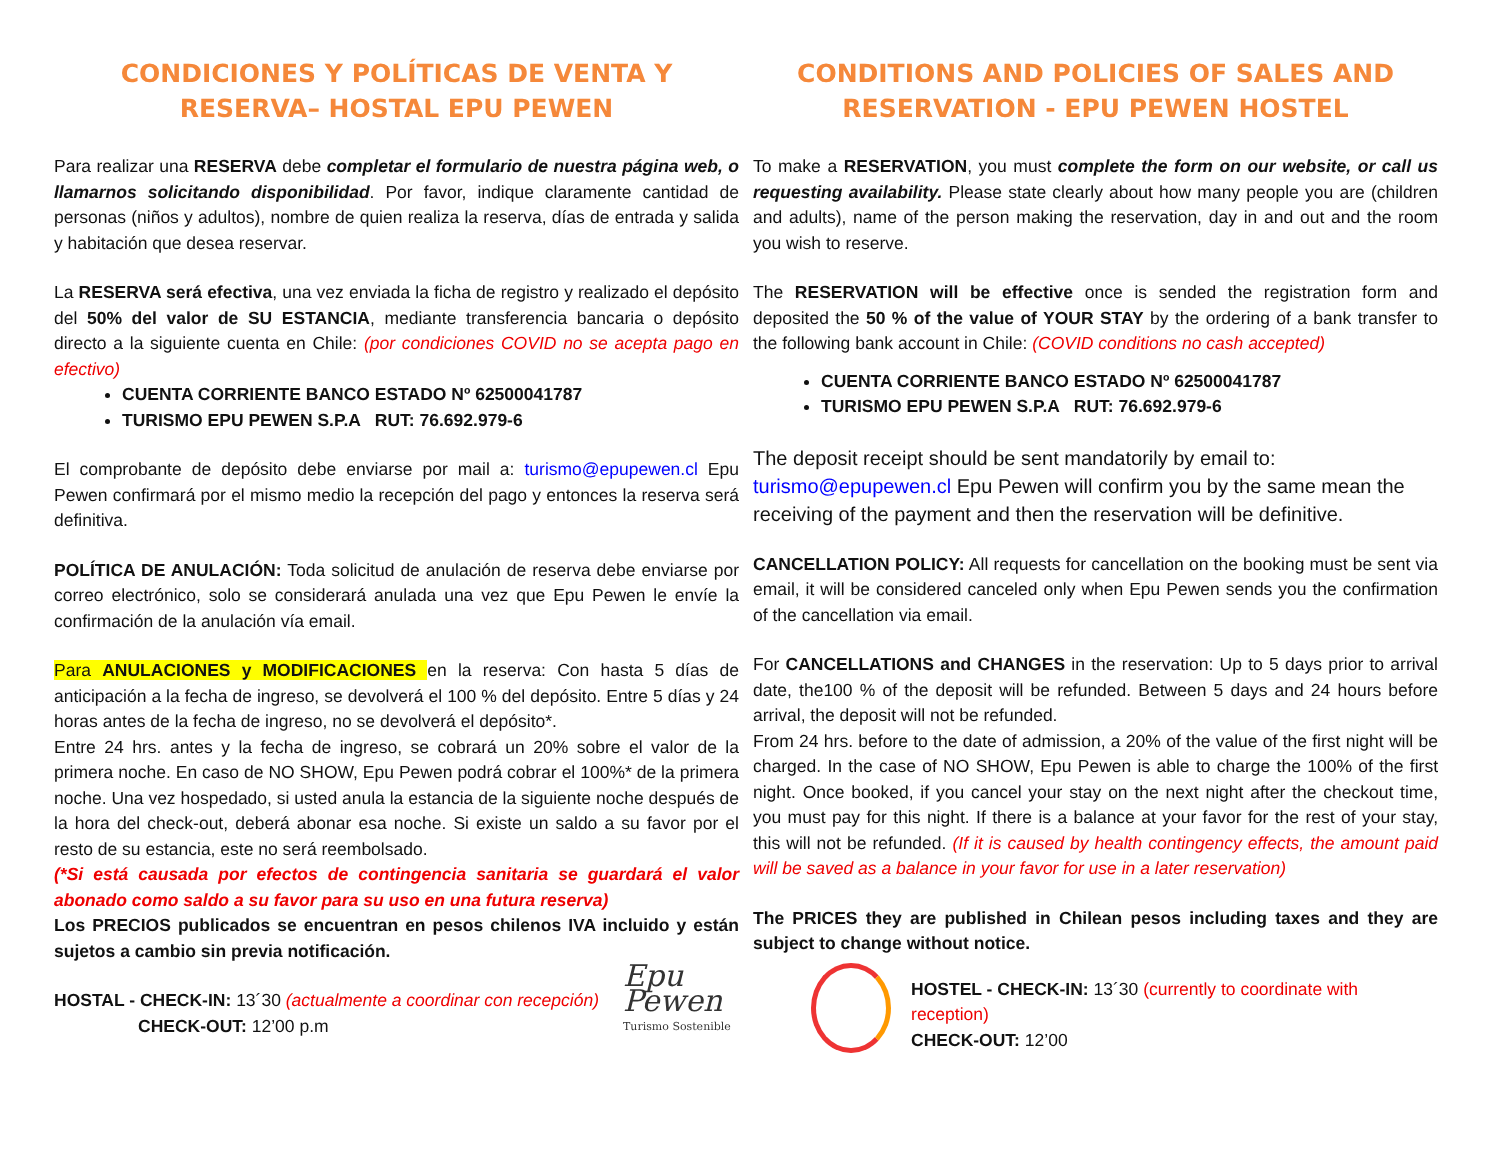CONDICIONES Y POLÍTICAS DE VENTA Y RESERVA– HOSTAL EPU PEWEN
Para realizar una RESERVA debe completar el formulario de nuestra página web, o llamarnos solicitando disponibilidad. Por favor, indique claramente cantidad de personas (niños y adultos), nombre de quien realiza la reserva, días de entrada y salida y habitación que desea reservar.
La RESERVA será efectiva, una vez enviada la ficha de registro y realizado el depósito del 50% del valor de SU ESTANCIA, mediante transferencia bancaria o depósito directo a la siguiente cuenta en Chile: (por condiciones COVID no se acepta pago en efectivo)
CUENTA CORRIENTE BANCO ESTADO Nº 62500041787
TURISMO EPU PEWEN S.P.A RUT: 76.692.979-6
El comprobante de depósito debe enviarse por mail a: turismo@epupewen.cl Epu Pewen confirmará por el mismo medio la recepción del pago y entonces la reserva será definitiva.
POLÍTICA DE ANULACIÓN: Toda solicitud de anulación de reserva debe enviarse por correo electrónico, solo se considerará anulada una vez que Epu Pewen le envíe la confirmación de la anulación vía email.
Para ANULACIONES y MODIFICACIONES en la reserva: Con hasta 5 días de anticipación a la fecha de ingreso, se devolverá el 100 % del depósito. Entre 5 días y 24 horas antes de la fecha de ingreso, no se devolverá el depósito*.
Entre 24 hrs. antes y la fecha de ingreso, se cobrará un 20% sobre el valor de la primera noche. En caso de NO SHOW, Epu Pewen podrá cobrar el 100%* de la primera noche. Una vez hospedado, si usted anula la estancia de la siguiente noche después de la hora del check-out, deberá abonar esa noche. Si existe un saldo a su favor por el resto de su estancia, este no será reembolsado.
(*Si está causada por efectos de contingencia sanitaria se guardará el valor abonado como saldo a su favor para su uso en una futura reserva)
Los PRECIOS publicados se encuentran en pesos chilenos IVA incluido y están sujetos a cambio sin previa notificación.
HOSTAL - CHECK-IN: 13´30 (actualmente a coordinar con recepción)
CHECK-OUT: 12’00 p.m
CONDITIONS AND POLICIES OF SALES AND RESERVATION - EPU PEWEN HOSTEL
To make a RESERVATION, you must complete the form on our website, or call us requesting availability. Please state clearly about how many people you are (children and adults), name of the person making the reservation, day in and out and the room you wish to reserve.
The RESERVATION will be effective once is sended the registration form and deposited the 50 % of the value of YOUR STAY by the ordering of a bank transfer to the following bank account in Chile: (COVID conditions no cash accepted)
CUENTA CORRIENTE BANCO ESTADO Nº 62500041787
TURISMO EPU PEWEN S.P.A RUT: 76.692.979-6
The deposit receipt should be sent mandatorily by email to: turismo@epupewen.cl Epu Pewen will confirm you by the same mean the receiving of the payment and then the reservation will be definitive.
CANCELLATION POLICY: All requests for cancellation on the booking must be sent via email, it will be considered canceled only when Epu Pewen sends you the confirmation of the cancellation via email.
For CANCELLATIONS and CHANGES in the reservation: Up to 5 days prior to arrival date, the100 % of the deposit will be refunded. Between 5 days and 24 hours before arrival, the deposit will not be refunded.
From 24 hrs. before to the date of admission, a 20% of the value of the first night will be charged. In the case of NO SHOW, Epu Pewen is able to charge the 100% of the first night. Once booked, if you cancel your stay on the next night after the checkout time, you must pay for this night. If there is a balance at your favor for the rest of your stay, this will not be refunded. (If it is caused by health contingency effects, the amount paid will be saved as a balance in your favor for use in a later reservation)
The PRICES they are published in Chilean pesos including taxes and they are subject to change without notice.
Epu Pewen Turismo Sostenible
HOSTEL - CHECK-IN: 13´30 (currently to coordinate with reception)
CHECK-OUT: 12’00